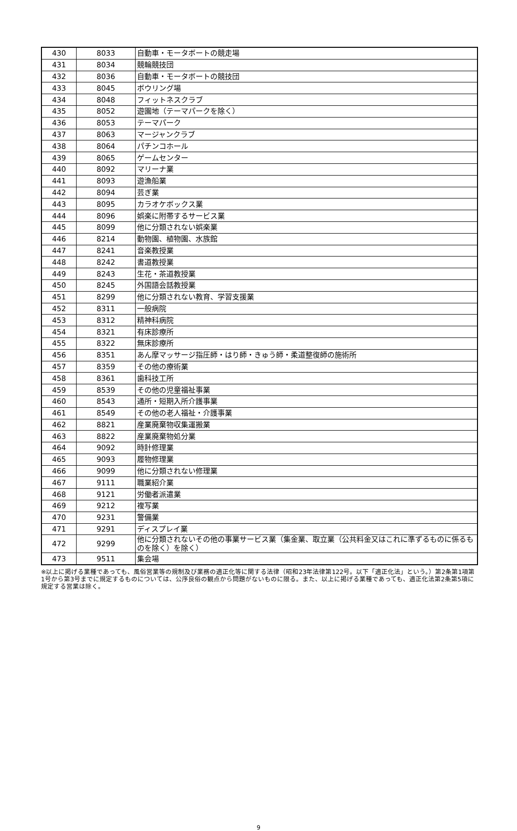| 430 | 8033 | 自動車・モータボートの競走場 |
| 431 | 8034 | 競輪競技団 |
| 432 | 8036 | 自動車・モータボートの競技団 |
| 433 | 8045 | ボウリング場 |
| 434 | 8048 | フィットネスクラブ |
| 435 | 8052 | 遊園地（テーマパークを除く） |
| 436 | 8053 | テーマパーク |
| 437 | 8063 | マージャンクラブ |
| 438 | 8064 | パチンコホール |
| 439 | 8065 | ゲームセンター |
| 440 | 8092 | マリーナ業 |
| 441 | 8093 | 遊漁船業 |
| 442 | 8094 | 芸ぎ業 |
| 443 | 8095 | カラオケボックス業 |
| 444 | 8096 | 娯楽に附帯するサービス業 |
| 445 | 8099 | 他に分類されない娯楽業 |
| 446 | 8214 | 動物園、植物園、水族館 |
| 447 | 8241 | 音楽教授業 |
| 448 | 8242 | 書道教授業 |
| 449 | 8243 | 生花・茶道教授業 |
| 450 | 8245 | 外国語会話教授業 |
| 451 | 8299 | 他に分類されない教育、学習支援業 |
| 452 | 8311 | 一般病院 |
| 453 | 8312 | 精神科病院 |
| 454 | 8321 | 有床診療所 |
| 455 | 8322 | 無床診療所 |
| 456 | 8351 | あん摩マッサージ指圧師・はり師・きゅう師・柔道整復師の施術所 |
| 457 | 8359 | その他の療術業 |
| 458 | 8361 | 歯科技工所 |
| 459 | 8539 | その他の児童福祉事業 |
| 460 | 8543 | 通所・短期入所介護事業 |
| 461 | 8549 | その他の老人福祉・介護事業 |
| 462 | 8821 | 産業廃棄物収集運搬業 |
| 463 | 8822 | 産業廃棄物処分業 |
| 464 | 9092 | 時計修理業 |
| 465 | 9093 | 履物修理業 |
| 466 | 9099 | 他に分類されない修理業 |
| 467 | 9111 | 職業紹介業 |
| 468 | 9121 | 労働者派遣業 |
| 469 | 9212 | 複写業 |
| 470 | 9231 | 警備業 |
| 471 | 9291 | ディスプレイ業 |
| 472 | 9299 | 他に分類されないその他の事業サービス業（集金業、取立業（公共料金又はこれに準ずるものに係るものを除く）を除く） |
| 473 | 9511 | 集会場 |
※以上に掲げる業種であっても、風俗営業等の規制及び業務の適正化等に関する法律（昭和23年法律第122号。以下「適正化法」という。）第2条第1項第1号から第3号までに規定するものについては、公序良俗の観点から問題がないものに限る。また、以上に掲げる業種であっても、適正化法第2条第5項に規定する営業は除く。
9